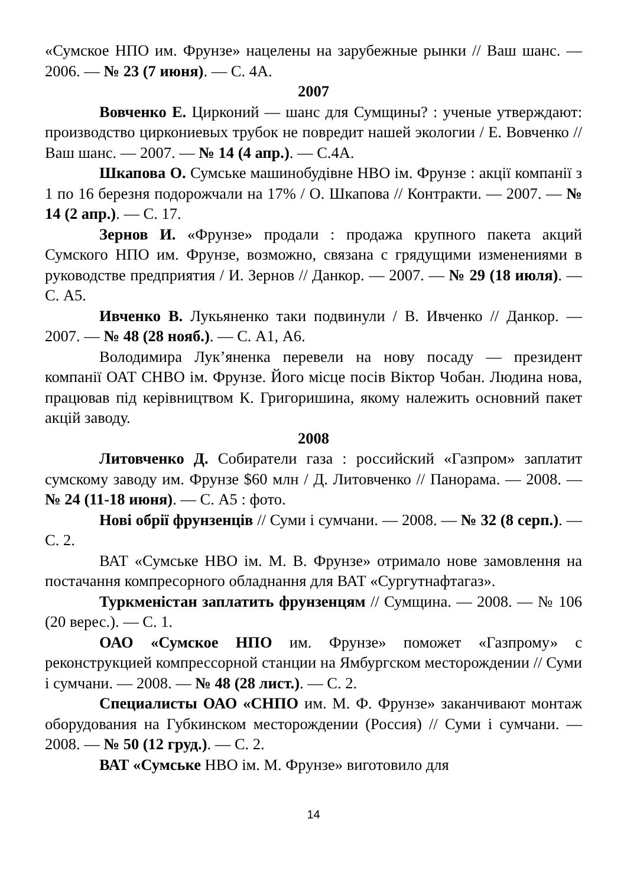«Сумское НПО им. Фрунзе» нацелены на зарубежные рынки // Ваш шанс. — 2006. — № 23 (7 июня). — С. 4А.
2007
Вовченко Е. Цирконий — шанс для Сумщины? : ученые утверждают: производство циркониевых трубок не повредит нашей экологии / Е. Вовченко // Ваш шанс. — 2007. — № 14 (4 апр.). — С.4А.
Шкапова О. Сумське машинобудівне НВО ім. Фрунзе : акції компанії з 1 по 16 березня подорожчали на 17% / О. Шкапова // Контракти. — 2007. — № 14 (2 апр.). — С. 17.
Зернов И. «Фрунзе» продали : продажа крупного пакета акций Сумского НПО им. Фрунзе, возможно, связана с грядущими изменениями в руководстве предприятия / И. Зернов // Данкор. — 2007. — № 29 (18 июля). — С. А5.
Ивченко В. Лукьяненко таки подвинули / В. Ивченко // Данкор. — 2007. — № 48 (28 нояб.). — С. А1, А6.
Володимира Лук’яненка перевели на нову посаду — президент компанії ОАТ СНВО ім. Фрунзе. Його місце посів Віктор Чобан. Людина нова, працював під керівництвом К. Григоришина, якому належить основний пакет акцій заводу.
2008
Литовченко Д. Собиратели газа : российский «Газпром» заплатит сумскому заводу им. Фрунзе $60 млн / Д. Литовченко // Панорама. — 2008. — № 24 (11-18 июня). — С. А5 : фото.
Нові обрії фрунзенців // Суми і сумчани. — 2008. — № 32 (8 серп.). — С. 2.
ВАТ «Сумське НВО ім. М. В. Фрунзе» отримало нове замовлення на постачання компресорного обладнання для ВАТ «Сургутнафтагаз».
Туркменістан заплатить фрунзенцям // Сумщина. — 2008. — № 106 (20 верес.). — С. 1.
ОАО «Сумское НПО им. Фрунзе» поможет «Газпрому» с реконструкцией компрессорной станции на Ямбургском месторождении // Суми і сумчани. — 2008. — № 48 (28 лист.). — С. 2.
Специалисты ОАО «СНПО им. М. Ф. Фрунзе» заканчивают монтаж оборудования на Губкинском месторождении (Россия) // Суми і сумчани. — 2008. — № 50 (12 груд.). — С. 2.
ВАТ «Сумське НВО ім. М. Фрунзе» виготовило для
14